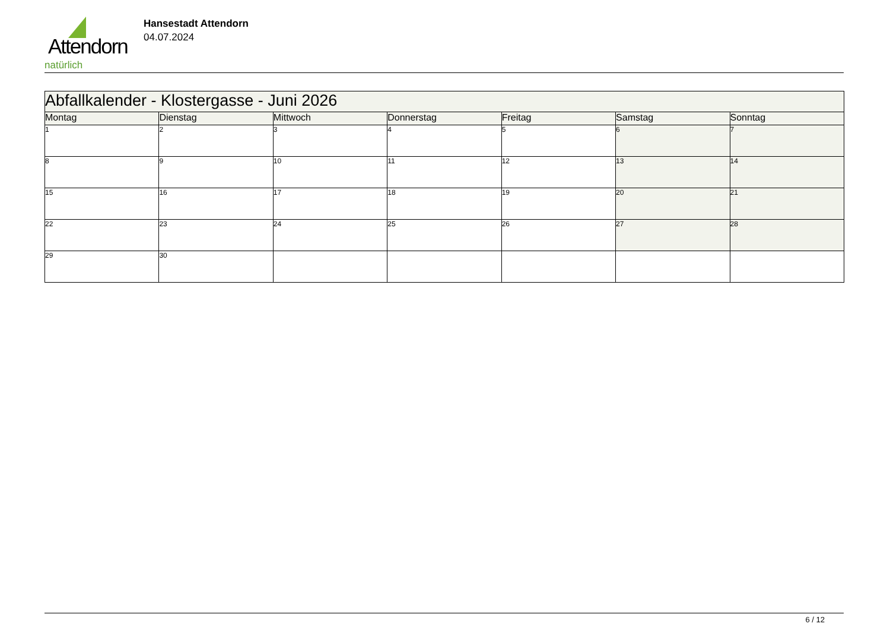Attendorn
natürlich
Hansestadt Attendorn
04.07.2024
| Abfallkalender - Klostergasse - Juni 2026 | | | | | | |
| --- | --- | --- | --- | --- | --- | --- |
| Montag | Dienstag | Mittwoch | Donnerstag | Freitag | Samstag | Sonntag |
| 1 | 2 | 3 | 4 | 5 | 6 | 7 |
| 8 | 9 | 10 | 11 | 12 | 13 | 14 |
| 15 | 16 | 17 | 18 | 19 | 20 | 21 |
| 22 | 23 | 24 | 25 | 26 | 27 | 28 |
| 29 | 30 | | | | | |
6 / 12